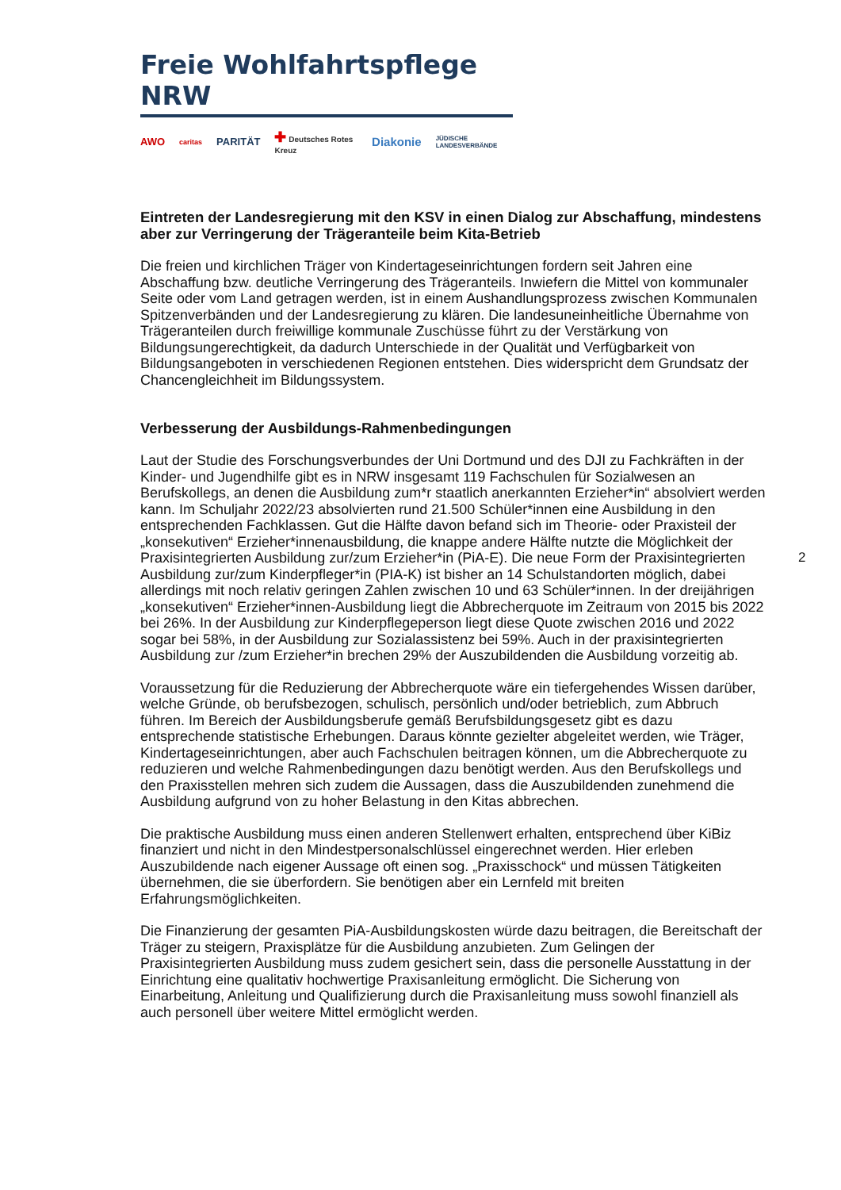Freie Wohlfahrtspflege NRW
AWO caritas PARITÄT ✚ Deutsches Rotes Kreuz Diakonie JÜDISCHE LANDESVERBÄNDE
Eintreten der Landesregierung mit den KSV in einen Dialog zur Abschaffung, mindestens aber zur Verringerung der Trägeranteile beim Kita-Betrieb
Die freien und kirchlichen Träger von Kindertageseinrichtungen fordern seit Jahren eine Abschaffung bzw. deutliche Verringerung des Trägeranteils. Inwiefern die Mittel von kommunaler Seite oder vom Land getragen werden, ist in einem Aushandlungsprozess zwischen Kommunalen Spitzenverbänden und der Landesregierung zu klären. Die landesuneinheitliche Übernahme von Trägeranteilen durch freiwillige kommunale Zuschüsse führt zu der Verstärkung von Bildungsungerechtigkeit, da dadurch Unterschiede in der Qualität und Verfügbarkeit von Bildungsangeboten in verschiedenen Regionen entstehen. Dies widerspricht dem Grundsatz der Chancengleichheit im Bildungssystem.
Verbesserung der Ausbildungs-Rahmenbedingungen
Laut der Studie des Forschungsverbundes der Uni Dortmund und des DJI zu Fachkräften in der Kinder- und Jugendhilfe gibt es in NRW insgesamt 119 Fachschulen für Sozialwesen an Berufskollegs, an denen die Ausbildung zum*r staatlich anerkannten Erzieher*in“ absolviert werden kann. Im Schuljahr 2022/23 absolvierten rund 21.500 Schüler*innen eine Ausbildung in den entsprechenden Fachklassen. Gut die Hälfte davon befand sich im Theorie- oder Praxisteil der „konsekutiven“ Erzieher*innenausbildung, die knappe andere Hälfte nutzte die Möglichkeit der Praxisintegrierten Ausbildung zur/zum Erzieher*in (PiA-E). Die neue Form der Praxisintegrierten Ausbildung zur/zum Kinderpfleger*in (PIA-K) ist bisher an 14 Schulstandorten möglich, dabei allerdings mit noch relativ geringen Zahlen zwischen 10 und 63 Schüler*innen. In der dreijährigen „konsekutiven“ Erzieher*innen-Ausbildung liegt die Abbrecherquote im Zeitraum von 2015 bis 2022 bei 26%. In der Ausbildung zur Kinderpflegeperson liegt diese Quote zwischen 2016 und 2022 sogar bei 58%, in der Ausbildung zur Sozialassistenz bei 59%. Auch in der praxisintegrierten Ausbildung zur /zum Erzieher*in brechen 29% der Auszubildenden die Ausbildung vorzeitig ab.
Voraussetzung für die Reduzierung der Abbrecherquote wäre ein tiefergehendes Wissen darüber, welche Gründe, ob berufsbezogen, schulisch, persönlich und/oder betrieblich, zum Abbruch führen. Im Bereich der Ausbildungsberufe gemäß Berufsbildungsgesetz gibt es dazu entsprechende statistische Erhebungen. Daraus könnte gezielter abgeleitet werden, wie Träger, Kindertageseinrichtungen, aber auch Fachschulen beitragen können, um die Abbrecherquote zu reduzieren und welche Rahmenbedingungen dazu benötigt werden. Aus den Berufskollegs und den Praxisstellen mehren sich zudem die Aussagen, dass die Auszubildenden zunehmend die Ausbildung aufgrund von zu hoher Belastung in den Kitas abbrechen.
Die praktische Ausbildung muss einen anderen Stellenwert erhalten, entsprechend über KiBiz finanziert und nicht in den Mindestpersonalschlüssel eingerechnet werden. Hier erleben Auszubildende nach eigener Aussage oft einen sog. „Praxisschock“ und müssen Tätigkeiten übernehmen, die sie überfordern. Sie benötigen aber ein Lernfeld mit breiten Erfahrungsmöglichkeiten.
Die Finanzierung der gesamten PiA-Ausbildungskosten würde dazu beitragen, die Bereitschaft der Träger zu steigern, Praxisplätze für die Ausbildung anzubieten. Zum Gelingen der Praxisintegrierten Ausbildung muss zudem gesichert sein, dass die personelle Ausstattung in der Einrichtung eine qualitativ hochwertige Praxisanleitung ermöglicht. Die Sicherung von Einarbeitung, Anleitung und Qualifizierung durch die Praxisanleitung muss sowohl finanziell als auch personell über weitere Mittel ermöglicht werden.
2